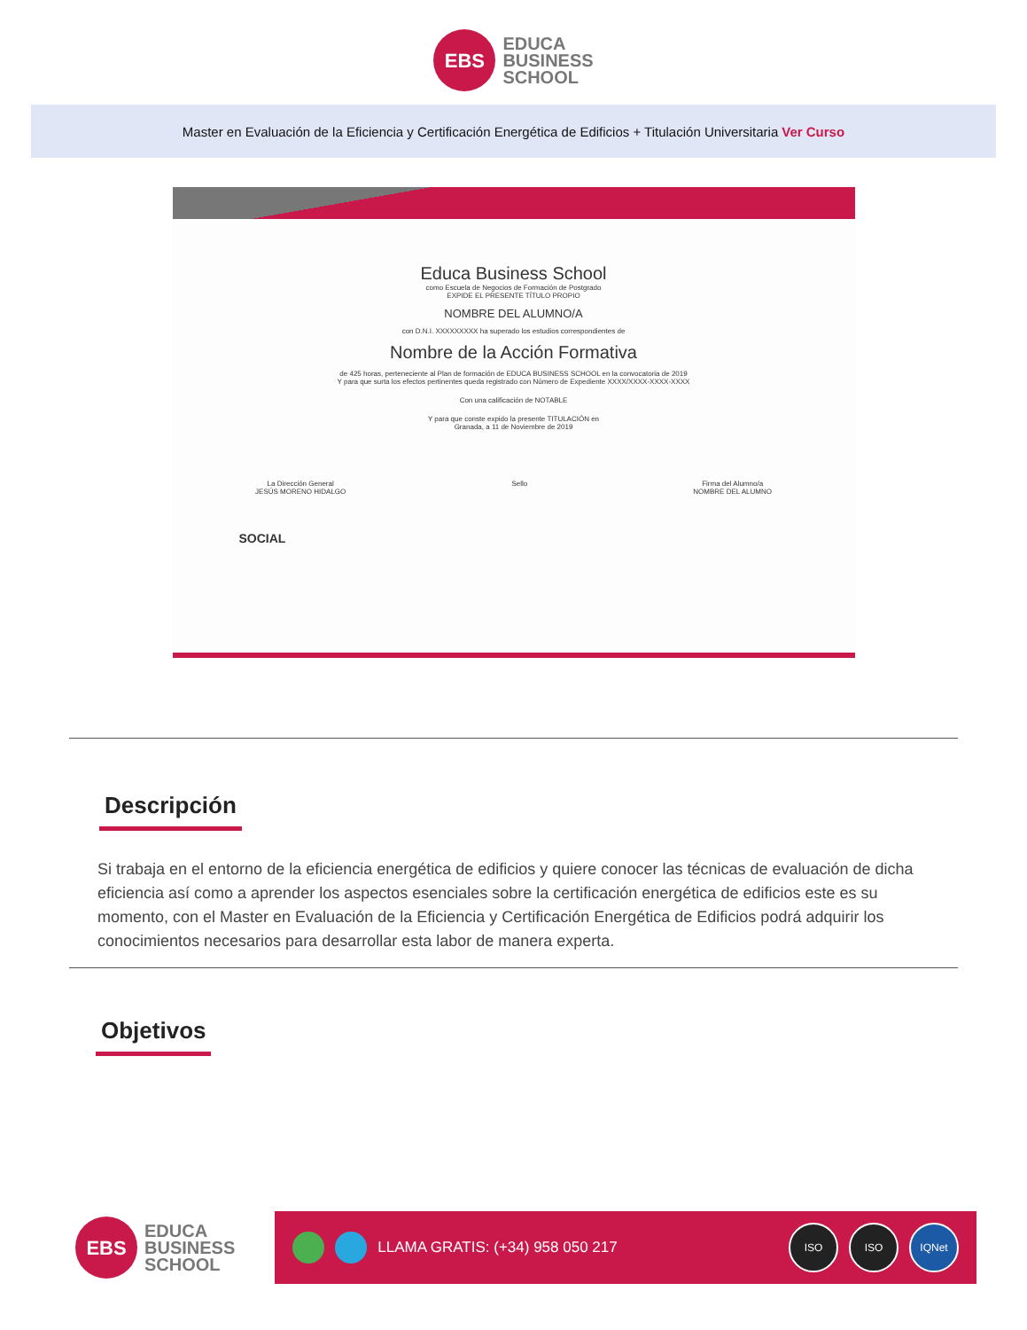EBS
EDUCA
BUSINESS
SCHOOL
Master en Evaluación de la Eficiencia y Certificación Energética de Edificios + Titulación Universitaria Ver Curso
Educa Business School
como Escuela de Negocios de Formación de Postgrado
EXPIDE EL PRESENTE TÍTULO PROPIO
NOMBRE DEL ALUMNO/A
con D.N.I. XXXXXXXXX ha superado los estudios correspondientes de
Nombre de la Acción Formativa
de 425 horas, perteneciente al Plan de formación de EDUCA BUSINESS SCHOOL en la convocatoria de 2019
Y para que surta los efectos pertinentes queda registrado con Número de Expediente XXXX/XXXX-XXXX-XXXX
Con una calificación de NOTABLE
Y para que conste expido la presente TITULACIÓN en
Granada, a 11 de Noviembre de 2019
La Dirección General
JESÚS MORENO HIDALGO Sello Firma del Alumno/a
NOMBRE DEL ALUMNO
SOCIAL
Descripción
Si trabaja en el entorno de la eficiencia energética de edificios y quiere conocer las técnicas de evaluación de dicha eficiencia así como a aprender los aspectos esenciales sobre la certificación energética de edificios este es su momento, con el Master en Evaluación de la Eficiencia y Certificación Energética de Edificios podrá adquirir los conocimientos necesarios para desarrollar esta labor de manera experta.
Objetivos
EBS
EDUCA
BUSINESS
SCHOOL
LLAMA GRATIS: (+34) 958 050 217
ISO ISO IQNet